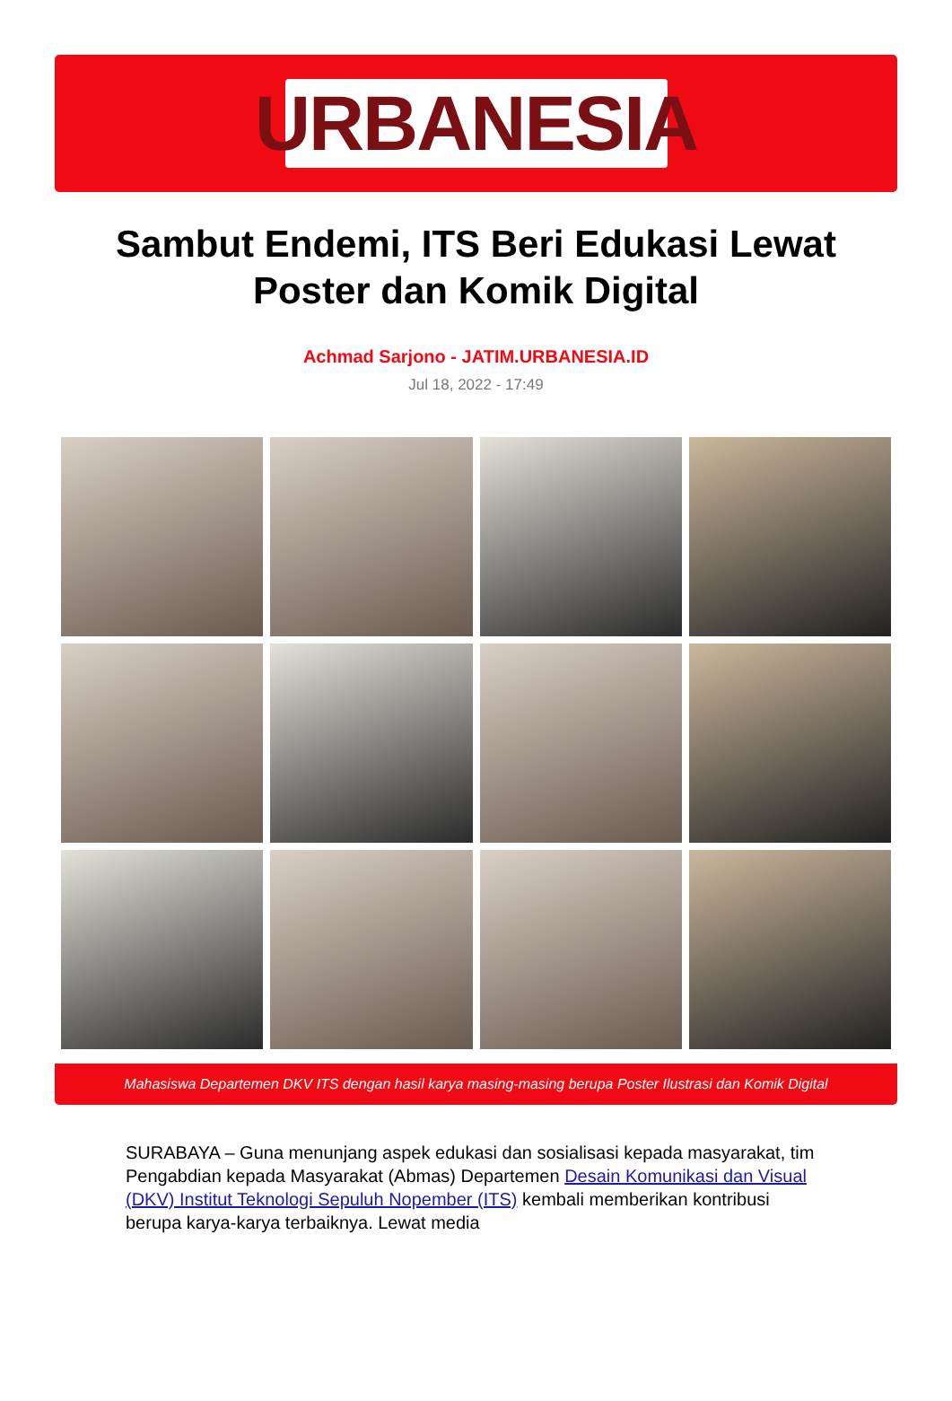URBANESIA
Sambut Endemi, ITS Beri Edukasi Lewat Poster dan Komik Digital
Achmad Sarjono - JATIM.URBANESIA.ID
Jul 18, 2022 - 17:49
Mahasiswa Departemen DKV ITS dengan hasil karya masing-masing berupa Poster Ilustrasi dan Komik Digital
SURABAYA – Guna menunjang aspek edukasi dan sosialisasi kepada masyarakat, tim Pengabdian kepada Masyarakat (Abmas) Departemen Desain Komunikasi dan Visual (DKV) Institut Teknologi Sepuluh Nopember (ITS) kembali memberikan kontribusi berupa karya-karya terbaiknya. Lewat media